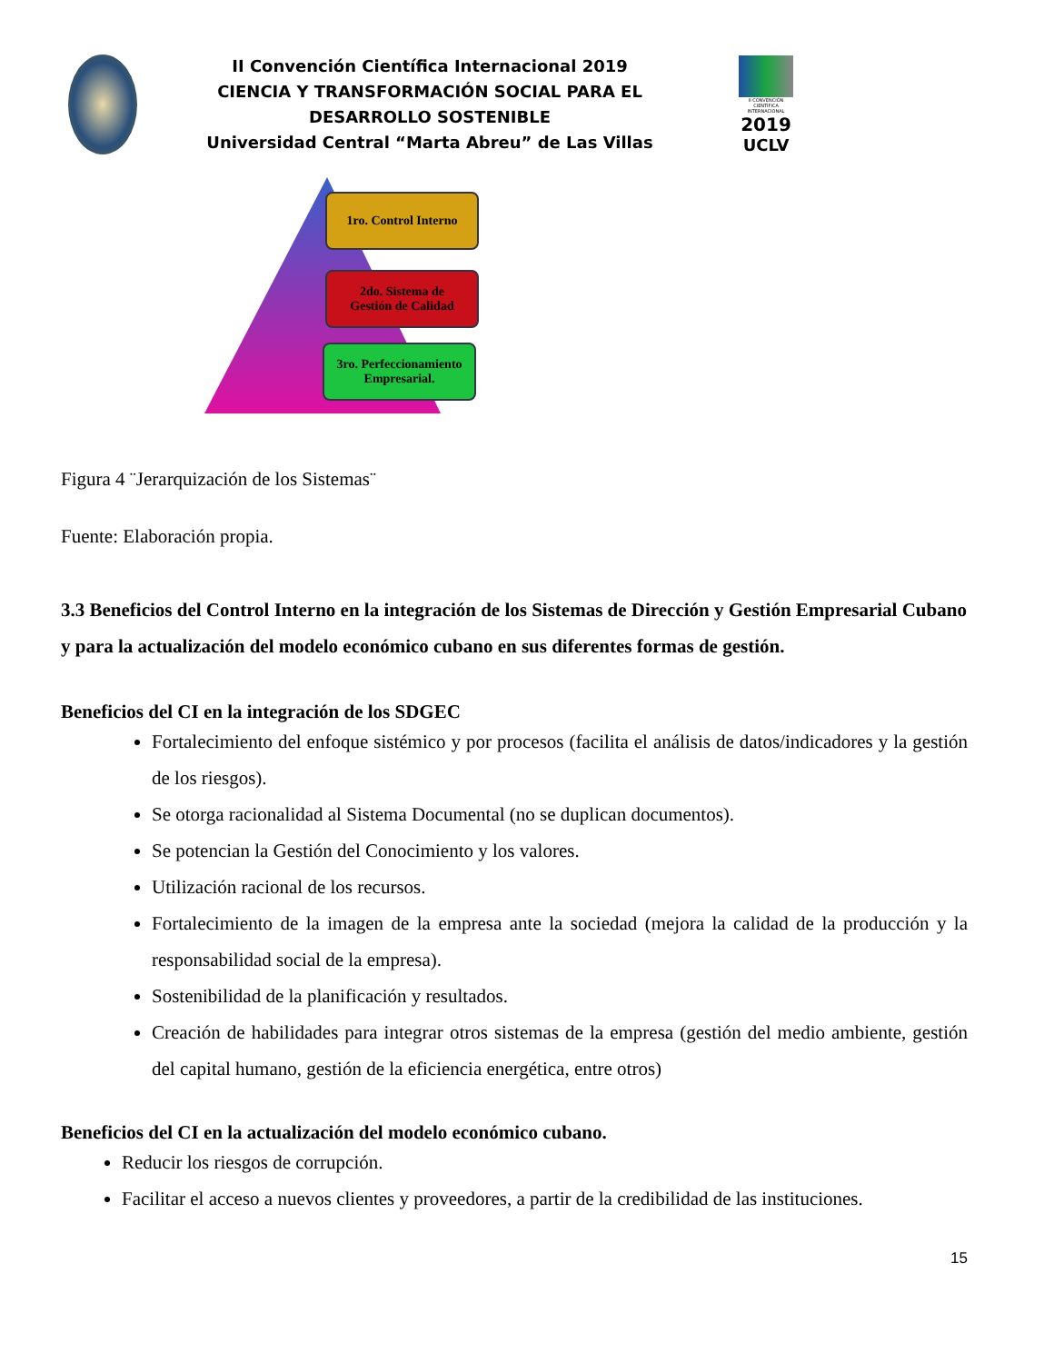II Convención Científica Internacional 2019
CIENCIA Y TRANSFORMACIÓN SOCIAL PARA EL DESARROLLO SOSTENIBLE
Universidad Central “Marta Abreu” de Las Villas
II CONVENCIÓN CIENTÍFICA INTERNACIONAL
2019
UCLV
1ro. Control Interno
2do. Sistema de
Gestión de Calidad
3ro. Perfeccionamiento Empresarial.
Figura 4 ¨Jerarquización de los Sistemas¨
Fuente: Elaboración propia.
3.3 Beneficios del Control Interno en la integración de los Sistemas de Dirección y Gestión Empresarial Cubano y para la actualización del modelo económico cubano en sus diferentes formas de gestión.
Beneficios del CI en la integración de los SDGEC
Fortalecimiento del enfoque sistémico y por procesos (facilita el análisis de datos/indicadores y la gestión de los riesgos).
Se otorga racionalidad al Sistema Documental (no se duplican documentos).
Se potencian la Gestión del Conocimiento y los valores.
Utilización racional de los recursos.
Fortalecimiento de la imagen de la empresa ante la sociedad (mejora la calidad de la producción y la responsabilidad social de la empresa).
Sostenibilidad de la planificación y resultados.
Creación de habilidades para integrar otros sistemas de la empresa (gestión del medio ambiente, gestión del capital humano, gestión de la eficiencia energética, entre otros)
Beneficios del CI en la actualización del modelo económico cubano.
Reducir los riesgos de corrupción.
Facilitar el acceso a nuevos clientes y proveedores, a partir de la credibilidad de las instituciones.
15